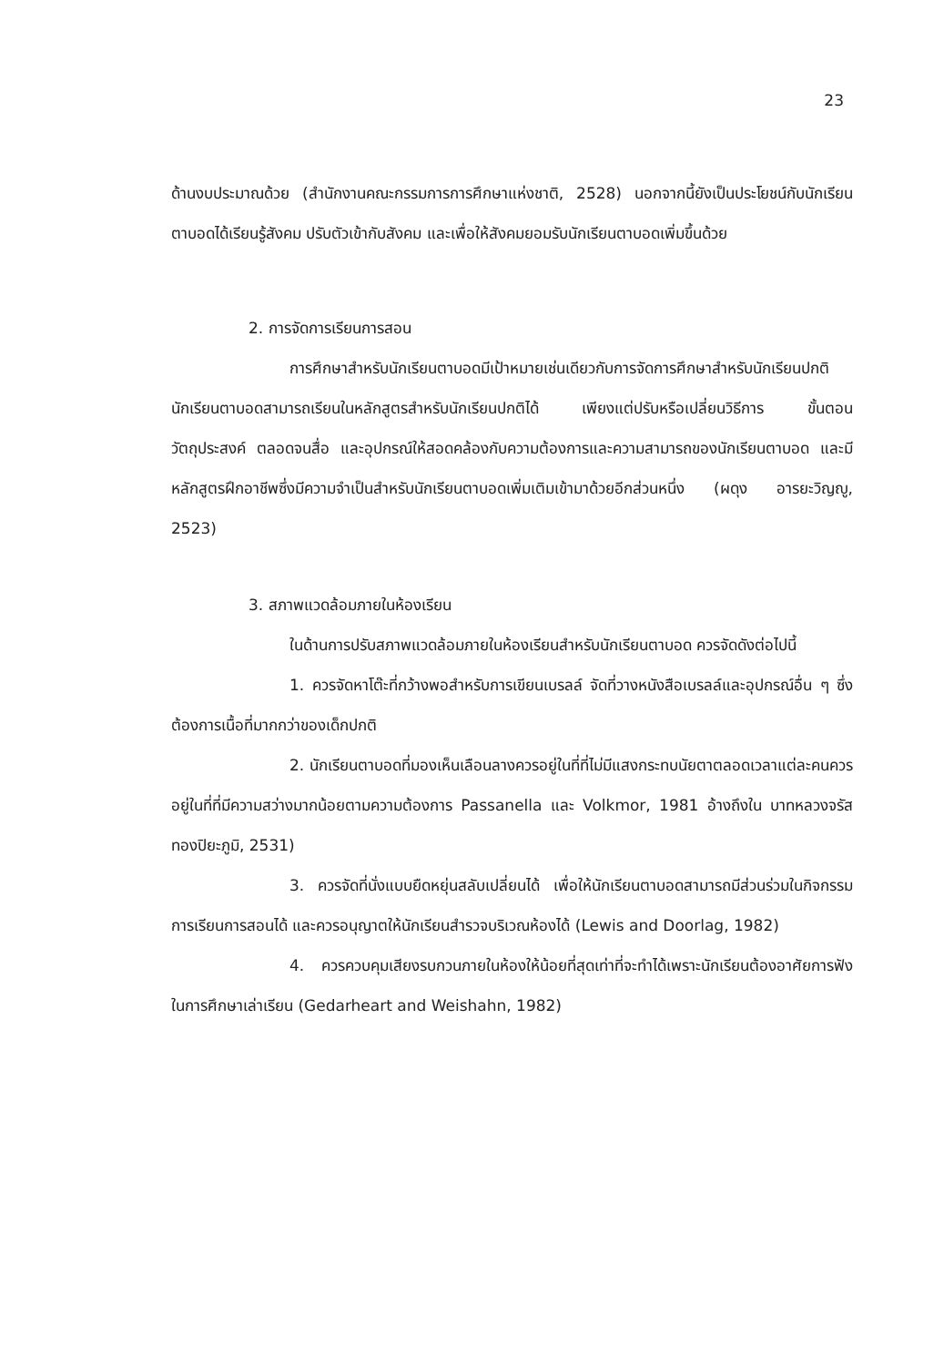23
ด้านงบประมาณด้วย (สำนักงานคณะกรรมการการศึกษาแห่งชาติ, 2528) นอกจากนี้ยังเป็นประโยชน์กับนักเรียนตาบอดได้เรียนรู้สังคม ปรับตัวเข้ากับสังคม และเพื่อให้สังคมยอมรับนักเรียนตาบอดเพิ่มขึ้นด้วย
2. การจัดการเรียนการสอน
การศึกษาสำหรับนักเรียนตาบอดมีเป้าหมายเช่นเดียวกับการจัดการศึกษาสำหรับนักเรียนปกติ นักเรียนตาบอดสามารถเรียนในหลักสูตรสำหรับนักเรียนปกติได้ เพียงแต่ปรับหรือเปลี่ยนวิธีการ ขั้นตอน วัตถุประสงค์ ตลอดจนสื่อ และอุปกรณ์ให้สอดคล้องกับความต้องการและความสามารถของนักเรียนตาบอด และมีหลักสูตรฝึกอาชีพซึ่งมีความจำเป็นสำหรับนักเรียนตาบอดเพิ่มเติมเข้ามาด้วยอีกส่วนหนึ่ง (ผดุง อารยะวิญญู, 2523)
3. สภาพแวดล้อมภายในห้องเรียน
ในด้านการปรับสภาพแวดล้อมภายในห้องเรียนสำหรับนักเรียนตาบอด ควรจัดดังต่อไปนี้
1. ควรจัดหาโต๊ะที่กว้างพอสำหรับการเขียนเบรลล์ จัดที่วางหนังสือเบรลล์และอุปกรณ์อื่น ๆ ซึ่งต้องการเนื้อที่มากกว่าของเด็กปกติ
2. นักเรียนตาบอดที่มองเห็นเลือนลางควรอยู่ในที่ที่ไม่มีแสงกระทบนัยตาตลอดเวลาแต่ละคนควรอยู่ในที่ที่มีความสว่างมากน้อยตามความต้องการ Passanella และ Volkmor, 1981 อ้างถึงใน บาทหลวงจรัส ทองปิยะภูมิ, 2531)
3. ควรจัดที่นั่งแบบยืดหยุ่นสลับเปลี่ยนได้ เพื่อให้นักเรียนตาบอดสามารถมีส่วนร่วมในกิจกรรมการเรียนการสอนได้ และควรอนุญาตให้นักเรียนสำรวจบริเวณห้องได้ (Lewis and Doorlag, 1982)
4. ควรควบคุมเสียงรบกวนภายในห้องให้น้อยที่สุดเท่าที่จะทำได้เพราะนักเรียนต้องอาศัยการฟังในการศึกษาเล่าเรียน (Gedarheart and Weishahn, 1982)